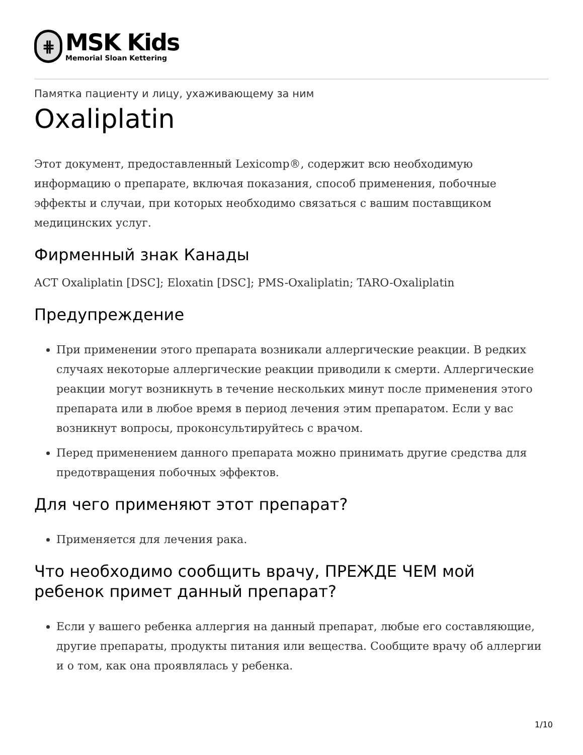⋕
MSK Kids
Memorial Sloan Kettering
Памятка пациенту и лицу, ухаживающему за ним
Oxaliplatin
Этот документ, предоставленный Lexicomp®, содержит всю необходимую информацию о препарате, включая показания, способ применения, побочные эффекты и случаи, при которых необходимо связаться с вашим поставщиком медицинских услуг.
Фирменный знак Канады
ACT Oxaliplatin [DSC]; Eloxatin [DSC]; PMS-Oxaliplatin; TARO-Oxaliplatin
Предупреждение
При применении этого препарата возникали аллергические реакции. В редких случаях некоторые аллергические реакции приводили к смерти. Аллергические реакции могут возникнуть в течение нескольких минут после применения этого препарата или в любое время в период лечения этим препаратом. Если у вас возникнут вопросы, проконсультируйтесь с врачом.
Перед применением данного препарата можно принимать другие средства для предотвращения побочных эффектов.
Для чего применяют этот препарат?
Применяется для лечения рака.
Что необходимо сообщить врачу, ПРЕЖДЕ ЧЕМ мой ребенок примет данный препарат?
Если у вашего ребенка аллергия на данный препарат, любые его составляющие, другие препараты, продукты питания или вещества. Сообщите врачу об аллергии и о том, как она проявлялась у ребенка.
1/10